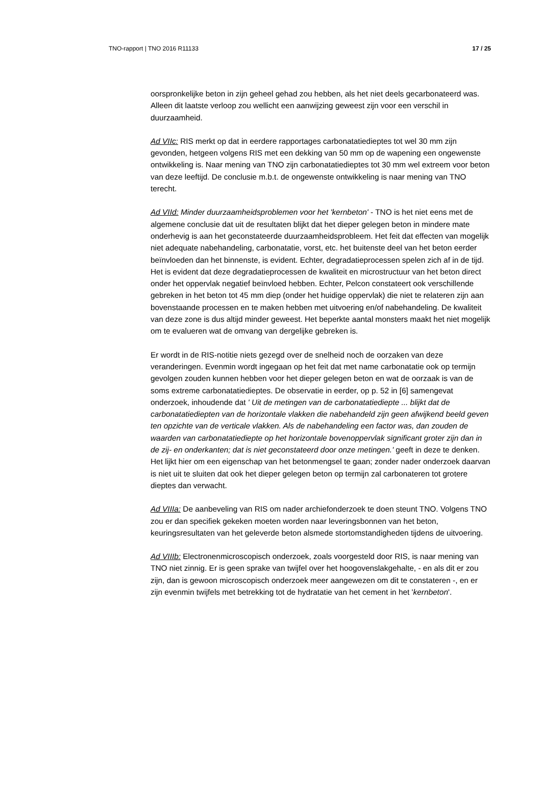TNO-rapport | TNO 2016 R11133 17 / 25
oorspronkelijke beton in zijn geheel gehad zou hebben, als het niet deels gecarbonateerd was. Alleen dit laatste verloop zou wellicht een aanwijzing geweest zijn voor een verschil in duurzaamheid.
Ad VIIc: RIS merkt op dat in eerdere rapportages carbonatatiedieptes tot wel 30 mm zijn gevonden, hetgeen volgens RIS met een dekking van 50 mm op de wapening een ongewenste ontwikkeling is. Naar mening van TNO zijn carbonatatiedieptes tot 30 mm wel extreem voor beton van deze leeftijd. De conclusie m.b.t. de ongewenste ontwikkeling is naar mening van TNO terecht.
Ad VIId: Minder duurzaamheidsproblemen voor het 'kernbeton' - TNO is het niet eens met de algemene conclusie dat uit de resultaten blijkt dat het dieper gelegen beton in mindere mate onderhevig is aan het geconstateerde duurzaamheidsprobleem. Het feit dat effecten van mogelijk niet adequate nabehandeling, carbonatatie, vorst, etc. het buitenste deel van het beton eerder beïnvloeden dan het binnenste, is evident. Echter, degradatieprocessen spelen zich af in de tijd. Het is evident dat deze degradatieprocessen de kwaliteit en microstructuur van het beton direct onder het oppervlak negatief beïnvloed hebben. Echter, Pelcon constateert ook verschillende gebreken in het beton tot 45 mm diep (onder het huidige oppervlak) die niet te relateren zijn aan bovenstaande processen en te maken hebben met uitvoering en/of nabehandeling. De kwaliteit van deze zone is dus altijd minder geweest. Het beperkte aantal monsters maakt het niet mogelijk om te evalueren wat de omvang van dergelijke gebreken is.
Er wordt in de RIS-notitie niets gezegd over de snelheid noch de oorzaken van deze veranderingen. Evenmin wordt ingegaan op het feit dat met name carbonatatie ook op termijn gevolgen zouden kunnen hebben voor het dieper gelegen beton en wat de oorzaak is van de soms extreme carbonatatiedieptes. De observatie in eerder, op p. 52 in [6] samengevat onderzoek, inhoudende dat ' Uit de metingen van de carbonatatiediepte ... blijkt dat de carbonatatiediepten van de horizontale vlakken die nabehandeld zijn geen afwijkend beeld geven ten opzichte van de verticale vlakken. Als de nabehandeling een factor was, dan zouden de waarden van carbonatatiediepte op het horizontale bovenoppervlak significant groter zijn dan in de zij- en onderkanten; dat is niet geconstateerd door onze metingen.' geeft in deze te denken. Het lijkt hier om een eigenschap van het betonmengsel te gaan; zonder nader onderzoek daarvan is niet uit te sluiten dat ook het dieper gelegen beton op termijn zal carbonateren tot grotere dieptes dan verwacht.
Ad VIIIa: De aanbeveling van RIS om nader archiefonderzoek te doen steunt TNO. Volgens TNO zou er dan specifiek gekeken moeten worden naar leveringsbonnen van het beton, keuringsresultaten van het geleverde beton alsmede stortomstandigheden tijdens de uitvoering.
Ad VIIIb: Electronenmicroscopisch onderzoek, zoals voorgesteld door RIS, is naar mening van TNO niet zinnig. Er is geen sprake van twijfel over het hoogovenslakgehalte, - en als dit er zou zijn, dan is gewoon microscopisch onderzoek meer aangewezen om dit te constateren -, en er zijn evenmin twijfels met betrekking tot de hydratatie van het cement in het 'kernbeton'.